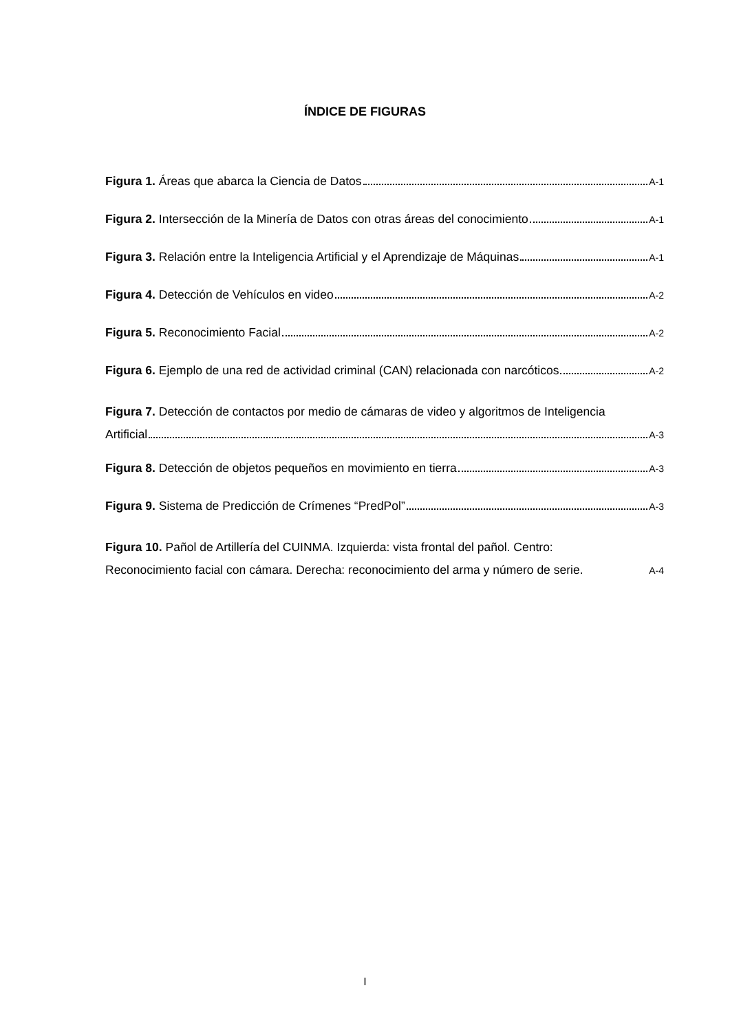ÍNDICE DE FIGURAS
Figura 1. Áreas que abarca la Ciencia de Datos A-1
Figura 2. Intersección de la Minería de Datos con otras áreas del conocimiento A-1
Figura 3. Relación entre la Inteligencia Artificial y el Aprendizaje de Máquinas A-1
Figura 4. Detección de Vehículos en video A-2
Figura 5. Reconocimiento Facial A-2
Figura 6. Ejemplo de una red de actividad criminal (CAN) relacionada con narcóticos A-2
Figura 7. Detección de contactos por medio de cámaras de video y algoritmos de Inteligencia
Artificial A-3
Figura 8. Detección de objetos pequeños en movimiento en tierra A-3
Figura 9. Sistema de Predicción de Crímenes “PredPol” A-3
Figura 10. Pañol de Artillería del CUINMA. Izquierda: vista frontal del pañol. Centro:
Reconocimiento facial con cámara. Derecha: reconocimiento del arma y número de serie. A-4
I